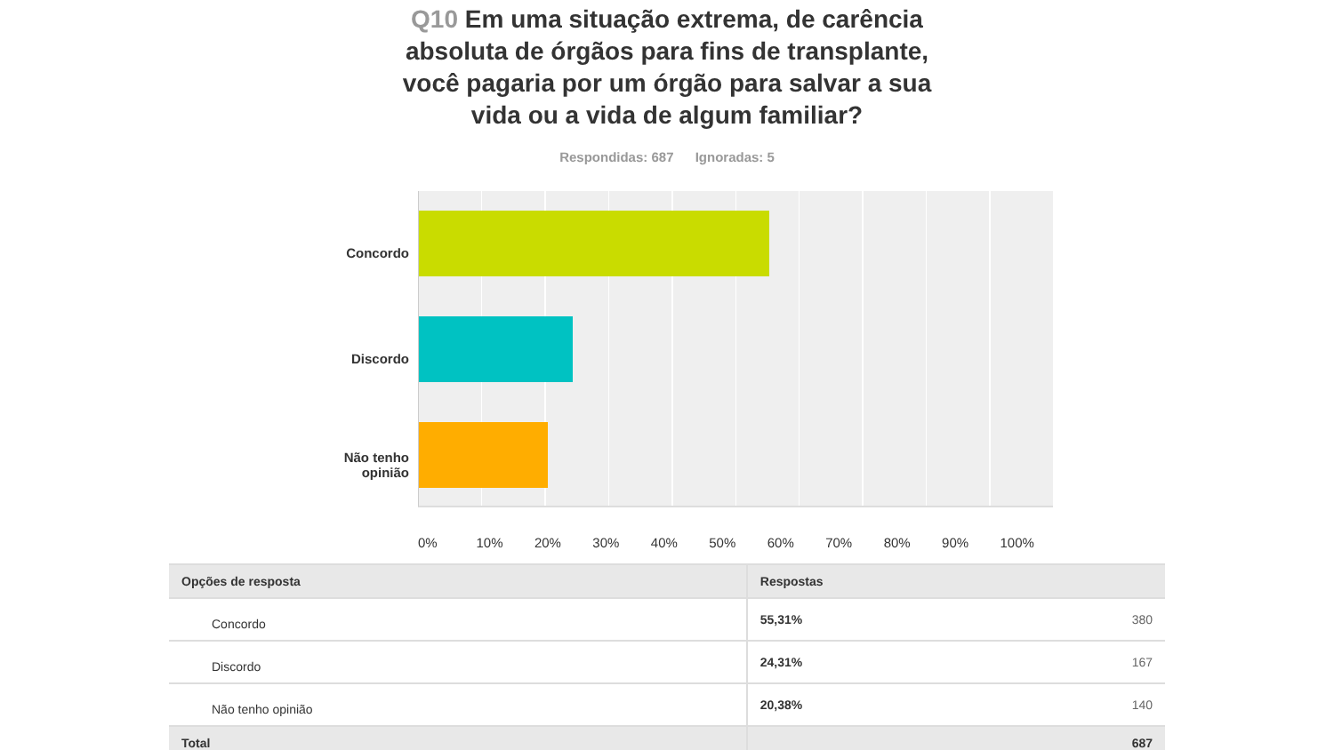Q10 Em uma situação extrema, de carência absoluta de órgãos para fins de transplante, você pagaria por um órgão para salvar a sua vida ou a vida de algum familiar?
Respondidas: 687 Ignoradas: 5
Concordo
Discordo
Não tenho
opinião
0% 10% 20% 30% 40% 50% 60% 70% 80% 90% 100%
| Opções de resposta | Respostas | |
| --- | --- | --- |
| Concordo | 55,31% | 380 |
| Discordo | 24,31% | 167 |
| Não tenho opinião | 20,38% | 140 |
| Total | | 687 |